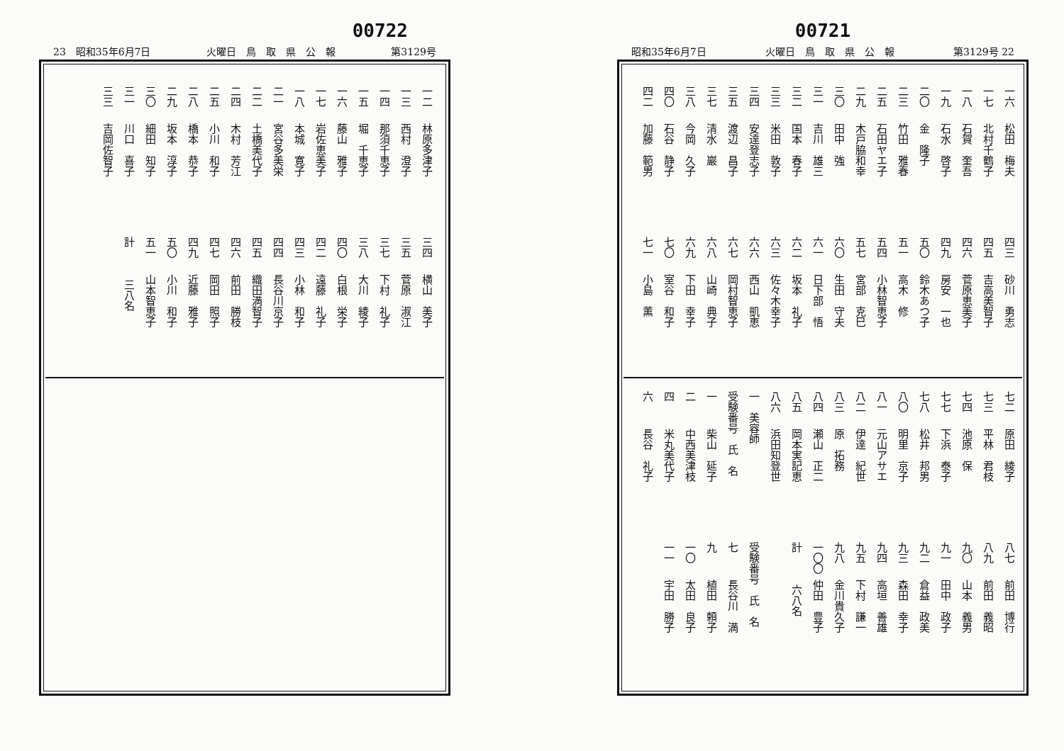00721
昭和35年6月7日 火曜日　鳥　取　県　公　報 第3129号 22
一六 松田　梅夫
一七 北村千鶴子
一八 石賀　奎吾
一九 石水　啓子
二〇 金　隆子
二三 竹田　雅春
二五 石田ヤエ子
二九 木戸脇和幸
三〇 田中　強
三一 吉川　雄三
三二 国本　春子
三三 米田　敦子
三四 安達登志子
三五 渡辺　昌子
三七 清水　巖
三八 今岡　久子
四〇 石谷　静子
四二 加藤　範男
四三 砂川　勇志
四五 吉高美智子
四六 菅原恵美子
四九 房安　一也
五〇 鈴木あつ子
五一 高木　修
五四 小林智恵子
五七 宮部　克巳
六〇 生田　守夫
六一 日下部　悟
六二 坂本　礼子
六三 佐々木幸子
六六 西山　凱恵
六七 岡村智恵子
六八 山崎　典子
六九 下田　幸子
七〇 室谷　和子
七一 小島　薫
七二 原田　綾子
七三 平林　君枝
七四 池原　保
七七 下浜　泰子
七八 松井　邦男
八〇 明里　京子
八一 元山アサエ
八二 伊達　紀世
八三 原　拓務
八四 瀬山　正二
八五 岡本実記恵
八六 浜田知登世
一　美容師
受験番号　氏　名
一 柴山　延子
二 中西美津枝
四 米丸美代子
六 長谷　礼子
八七 前田　博行
八九 前田　義昭
九〇 山本　義男
九一 田中　政子
九二 倉益　政美
九三 森田　幸子
九四 高垣　善雄
九五 下村　謙一
九八 金川貴久子
一〇〇 仲田　豊子
計　　　六八名
受験番号　氏　名
七 長谷川　満
九 植田　頼子
一〇 太田　良子
一一 宇田　勝子
00722
23　昭和35年6月7日 火曜日　鳥　取　県　公　報 第3129号
一二 林原多津子
一三 西村　澄子
一四 那須千恵子
一五 堀　千恵子
一六 藤山　雅子
一七 岩佐恵美子
一八 本城　寛子
二一 宮谷多美栄
二二 土橋美代子
二四 木村　芳江
二五 小川　和子
二八 橋本　恭子
二九 坂本　淳子
三〇 細田　知子
三一 川口　喜子
三三 吉岡佐智子
三四 横山　美子
三五 菅原　淑江
三七 下村　礼子
三八 大川　綾子
四〇 白根　栄子
四二 遠藤　礼子
四三 小林　和子
四四 長谷川京子
四五 織田満智子
四六 前田　勝枝
四七 岡田　照子
四九 近藤　雅子
五〇 小川　和子
五一 山本智恵子
計　　　三八名